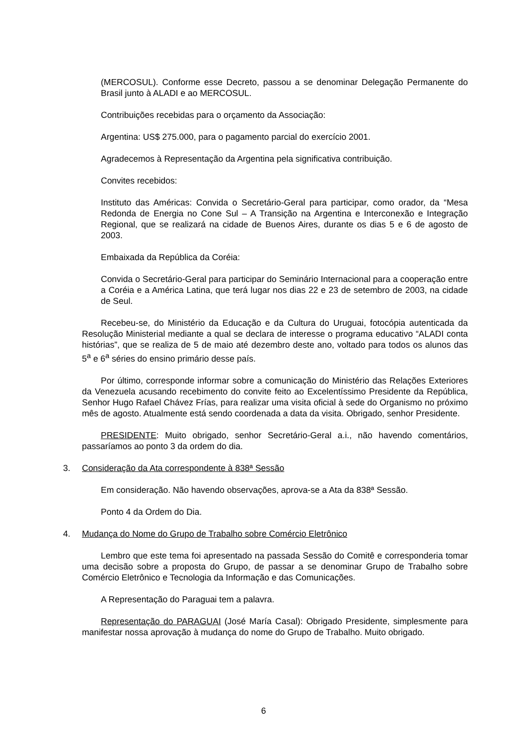(MERCOSUL). Conforme esse Decreto, passou a se denominar Delegação Permanente do Brasil junto à ALADI e ao MERCOSUL.
Contribuições recebidas para o orçamento da Associação:
Argentina: US$ 275.000, para o pagamento parcial do exercício 2001.
Agradecemos à Representação da Argentina pela significativa contribuição.
Convites recebidos:
Instituto das Américas: Convida o Secretário-Geral para participar, como orador, da “Mesa Redonda de Energia no Cone Sul – A Transição na Argentina e Interconexão e Integração Regional, que se realizará na cidade de Buenos Aires, durante os dias 5 e 6 de agosto de 2003.
Embaixada da República da Coréia:
Convida o Secretário-Geral para participar do Seminário Internacional para a cooperação entre a Coréia e a América Latina, que terá lugar nos dias 22 e 23 de setembro de 2003, na cidade de Seul.
Recebeu-se, do Ministério da Educação e da Cultura do Uruguai, fotocópia autenticada da Resolução Ministerial mediante a qual se declara de interesse o programa educativo “ALADI conta histórias”, que se realiza de 5 de maio até dezembro deste ano, voltado para todos os alunos das 5<sup>a</sup> e 6<sup>a</sup> séries do ensino primário desse país.
Por último, corresponde informar sobre a comunicação do Ministério das Relações Exteriores da Venezuela acusando recebimento do convite feito ao Excelentíssimo Presidente da República, Senhor Hugo Rafael Chávez Frías, para realizar uma visita oficial à sede do Organismo no próximo mês de agosto. Atualmente está sendo coordenada a data da visita. Obrigado, senhor Presidente.
PRESIDENTE: Muito obrigado, senhor Secretário-Geral a.i., não havendo comentários, passaríamos ao ponto 3 da ordem do dia.
3. Consideração da Ata correspondente à 838ª Sessão
Em consideração. Não havendo observações, aprova-se a Ata da 838ª Sessão.
Ponto 4 da Ordem do Dia.
4. Mudança do Nome do Grupo de Trabalho sobre Comércio Eletrônico
Lembro que este tema foi apresentado na passada Sessão do Comitê e corresponderia tomar uma decisão sobre a proposta do Grupo, de passar a se denominar Grupo de Trabalho sobre Comércio Eletrônico e Tecnologia da Informação e das Comunicações.
A Representação do Paraguai tem a palavra.
Representação do PARAGUAI (José María Casal): Obrigado Presidente, simplesmente para manifestar nossa aprovação à mudança do nome do Grupo de Trabalho. Muito obrigado.
6